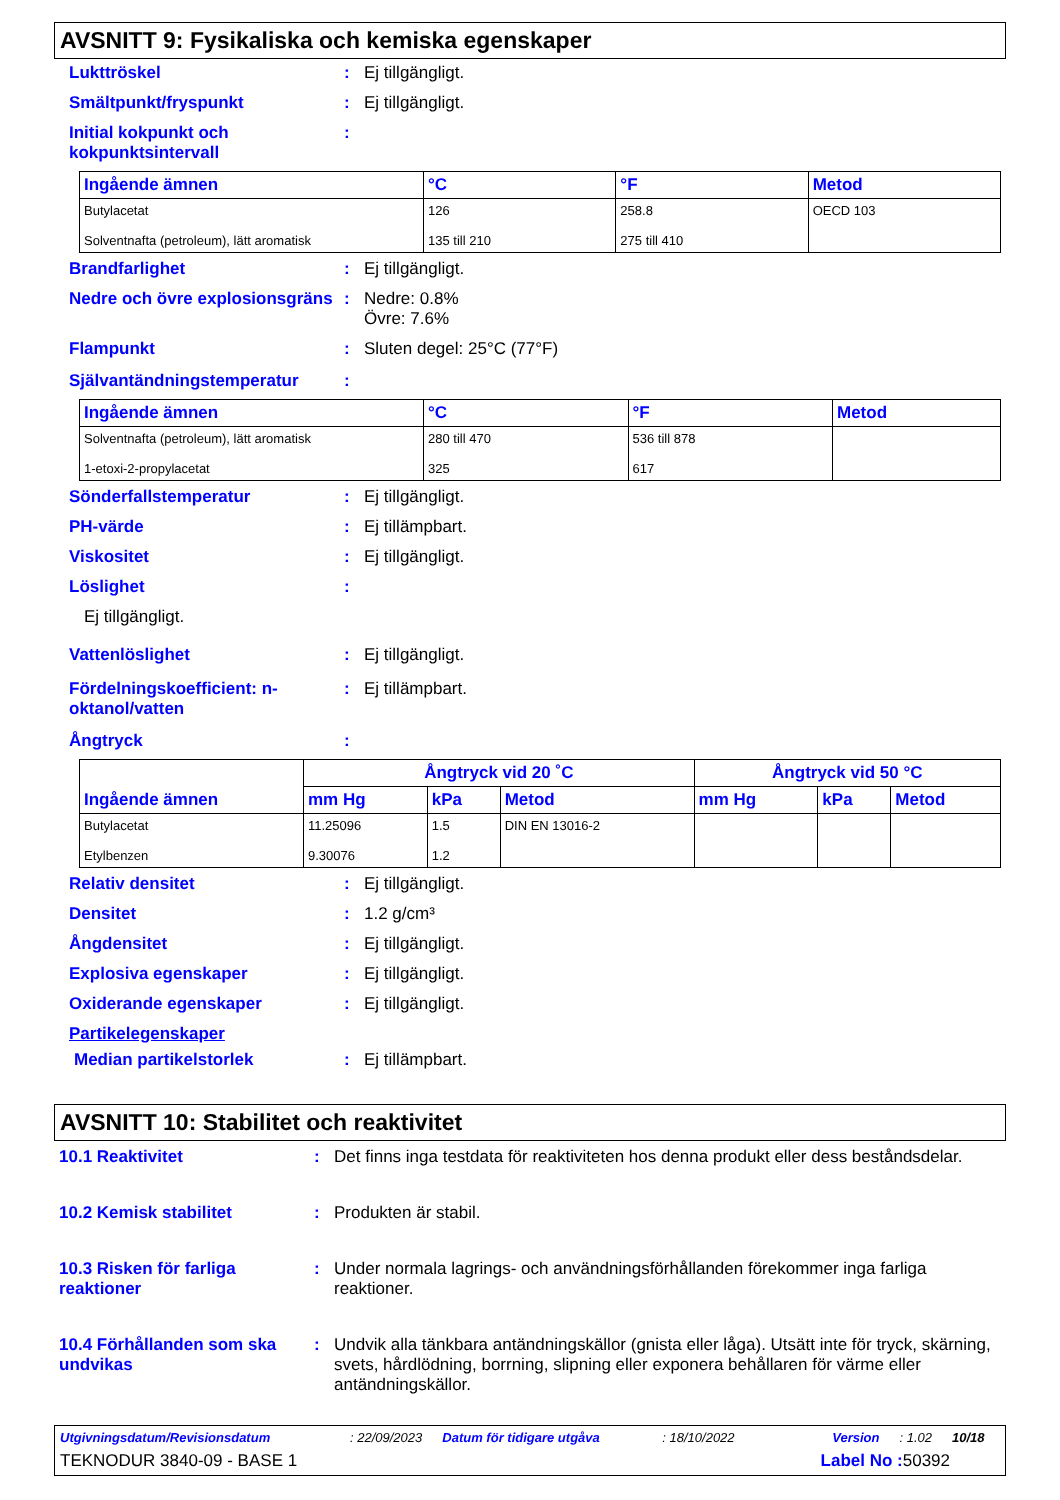AVSNITT 9: Fysikaliska och kemiska egenskaper
Lukttröskel : Ej tillgängligt.
Smältpunkt/fryspunkt : Ej tillgängligt.
Initial kokpunkt och kokpunktsintervall
:
| Ingående ämnen | °C | °F | Metod |
| --- | --- | --- | --- |
| Butylacetat Solventnafta (petroleum), lätt aromatisk | 126 135 till 210 | 258.8 275 till 410 | OECD 103 |
Brandfarlighet : Ej tillgängligt.
Nedre och övre explosionsgräns
: Nedre: 0.8%
Övre: 7.6%
Flampunkt : Sluten degel: 25°C (77°F)
Självantändningstemperatur :
| Ingående ämnen | °C | °F | Metod |
| --- | --- | --- | --- |
| Solventnafta (petroleum), lätt aromatisk 1-etoxi-2-propylacetat | 280 till 470 325 | 536 till 878 617 | |
Sönderfallstemperatur : Ej tillgängligt.
PH-värde : Ej tillämpbart.
Viskositet : Ej tillgängligt.
Löslighet :
Ej tillgängligt.
Vattenlöslighet : Ej tillgängligt.
Fördelningskoefficient: n-oktanol/vatten
: Ej tillämpbart.
Ångtryck :
| Ingående ämnen | Ångtryck vid 20 ˚C | | | Ångtryck vid 50 °C | | |
| --- | --- | --- | --- | --- | --- | --- |
| | mm Hg | kPa | Metod | mm Hg | kPa | Metod |
| Butylacetat Etylbenzen | 11.25096 9.30076 | 1.5 1.2 | DIN EN 13016-2 | | | |
Relativ densitet : Ej tillgängligt.
Densitet : 1.2 g/cm³
Ångdensitet : Ej tillgängligt.
Explosiva egenskaper : Ej tillgängligt.
Oxiderande egenskaper : Ej tillgängligt.
Partikelegenskaper
Median partikelstorlek : Ej tillämpbart.
AVSNITT 10: Stabilitet och reaktivitet
10.1 Reaktivitet : Det finns inga testdata för reaktiviteten hos denna produkt eller dess beståndsdelar.
10.2 Kemisk stabilitet : Produkten är stabil.
10.3 Risken för farliga reaktioner
: Under normala lagrings- och användningsförhållanden förekommer inga farliga reaktioner.
10.4 Förhållanden som ska undvikas
: Undvik alla tänkbara antändningskällor (gnista eller låga). Utsätt inte för tryck, skärning, svets, hårdlödning, borrning, slipning eller exponera behållaren för värme eller antändningskällor.
Utgivningsdatum/Revisionsdatum: 22/09/2023 Datum för tidigare utgåva: 18/10/2022 Version: 1.02 10/18
TEKNODUR 3840-09 - BASE 1 Label No : 50392